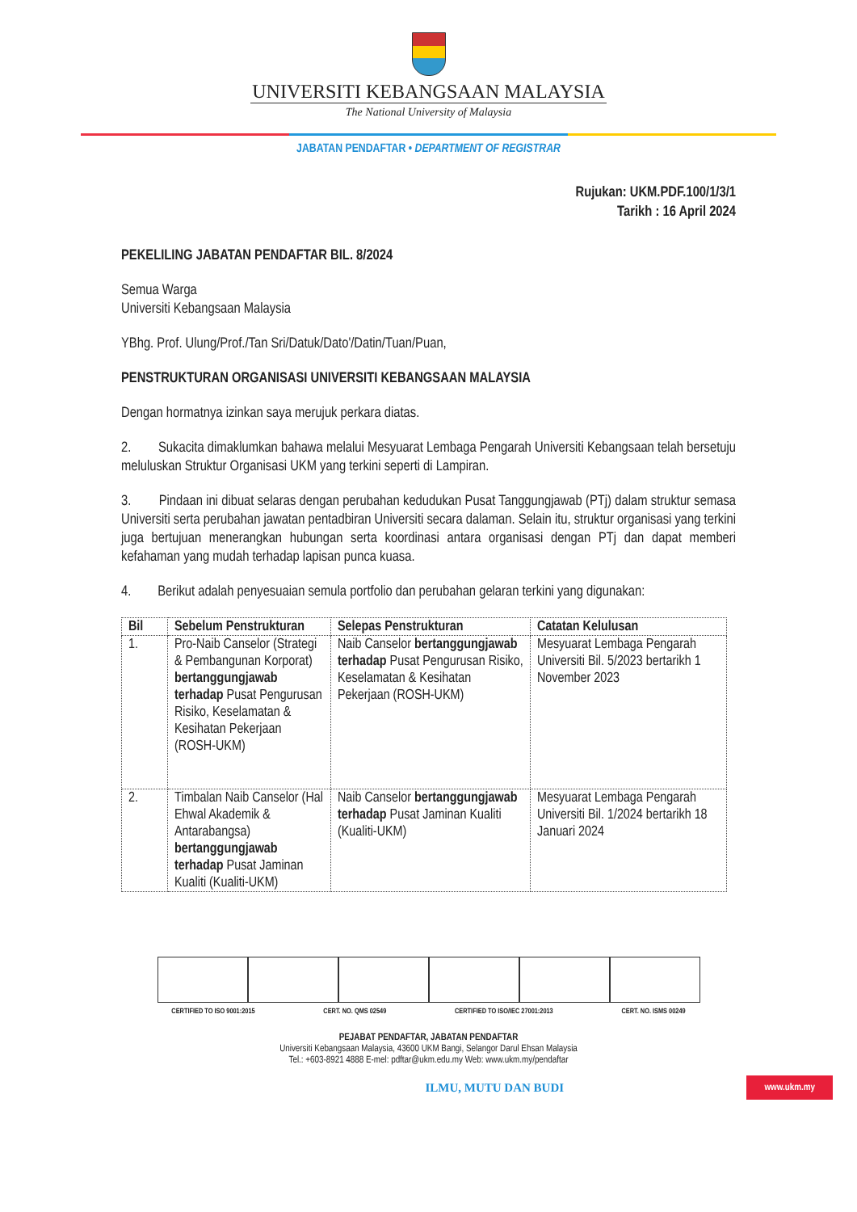UNIVERSITI KEBANGSAAN MALAYSIA
The National University of Malaysia
JABATAN PENDAFTAR • DEPARTMENT OF REGISTRAR
Rujukan: UKM.PDF.100/1/3/1
Tarikh : 16 April 2024
PEKELILING JABATAN PENDAFTAR BIL. 8/2024
Semua Warga
Universiti Kebangsaan Malaysia
YBhg. Prof. Ulung/Prof./Tan Sri/Datuk/Dato'/Datin/Tuan/Puan,
PENSTRUKTURAN ORGANISASI UNIVERSITI KEBANGSAAN MALAYSIA
Dengan hormatnya izinkan saya merujuk perkara diatas.
2. Sukacita dimaklumkan bahawa melalui Mesyuarat Lembaga Pengarah Universiti Kebangsaan telah bersetuju meluluskan Struktur Organisasi UKM yang terkini seperti di Lampiran.
3. Pindaan ini dibuat selaras dengan perubahan kedudukan Pusat Tanggungjawab (PTj) dalam struktur semasa Universiti serta perubahan jawatan pentadbiran Universiti secara dalaman. Selain itu, struktur organisasi yang terkini juga bertujuan menerangkan hubungan serta koordinasi antara organisasi dengan PTj dan dapat memberi kefahaman yang mudah terhadap lapisan punca kuasa.
4. Berikut adalah penyesuaian semula portfolio dan perubahan gelaran terkini yang digunakan:
| Bil | Sebelum Penstrukturan | Selepas Penstrukturan | Catatan Kelulusan |
| --- | --- | --- | --- |
| 1. | Pro-Naib Canselor (Strategi & Pembangunan Korporat) bertanggungjawab terhadap Pusat Pengurusan Risiko, Keselamatan & Kesihatan Pekerjaan (ROSH-UKM) | Naib Canselor bertanggungjawab terhadap Pusat Pengurusan Risiko, Keselamatan & Kesihatan Pekerjaan (ROSH-UKM) | Mesyuarat Lembaga Pengarah Universiti Bil. 5/2023 bertarikh 1 November 2023 |
| 2. | Timbalan Naib Canselor (Hal Ehwal Akademik & Antarabangsa) bertanggungjawab terhadap Pusat Jaminan Kualiti (Kualiti-UKM) | Naib Canselor bertanggungjawab terhadap Pusat Jaminan Kualiti (Kualiti-UKM) | Mesyuarat Lembaga Pengarah Universiti Bil. 1/2024 bertarikh 18 Januari 2024 |
CERTIFIED TO ISO 9001:2015 CERT. NO. QMS 02549 CERTIFIED TO ISO/IEC 27001:2013 CERT. NO. ISMS 00249
PEJABAT PENDAFTAR, JABATAN PENDAFTAR
Universiti Kebangsaan Malaysia, 43600 UKM Bangi, Selangor Darul Ehsan Malaysia
Tel.: +603-8921 4888 E-mel: pdftar@ukm.edu.my Web: www.ukm.my/pendaftar
ILMU, MUTU DAN BUDI www.ukm.my